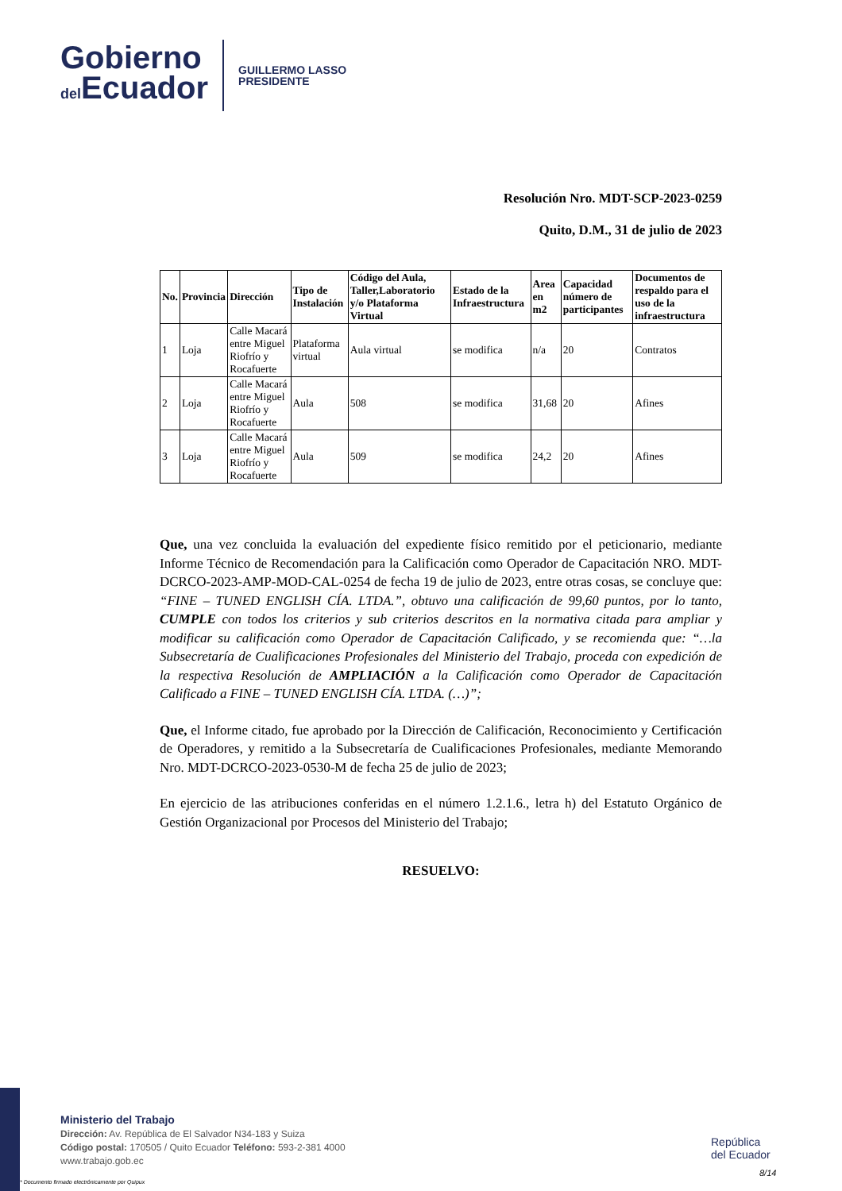Gobierno
del Ecuador
GUILLERMO LASSO
PRESIDENTE
Resolución Nro. MDT-SCP-2023-0259
Quito, D.M., 31 de julio de 2023
| No. | Provincia | Dirección | Tipo de Instalación | Código del Aula, Taller,Laboratorio y/o Plataforma Virtual | Estado de la Infraestructura | Area en m2 | Capacidad número de participantes | Documentos de respaldo para el uso de la infraestructura |
| --- | --- | --- | --- | --- | --- | --- | --- | --- |
| 1 | Loja | Calle Macará entre Miguel Riofrío y Rocafuerte | Plataforma virtual | Aula virtual | se modifica | n/a | 20 | Contratos |
| 2 | Loja | Calle Macará entre Miguel Riofrío y Rocafuerte | Aula | 508 | se modifica | 31,68 | 20 | Afines |
| 3 | Loja | Calle Macará entre Miguel Riofrío y Rocafuerte | Aula | 509 | se modifica | 24,2 | 20 | Afines |
Que, una vez concluida la evaluación del expediente físico remitido por el peticionario, mediante Informe Técnico de Recomendación para la Calificación como Operador de Capacitación NRO. MDT-DCRCO-2023-AMP-MOD-CAL-0254 de fecha 19 de julio de 2023, entre otras cosas, se concluye que: “FINE – TUNED ENGLISH CÍA. LTDA.”, obtuvo una calificación de 99,60 puntos, por lo tanto, CUMPLE con todos los criterios y sub criterios descritos en la normativa citada para ampliar y modificar su calificación como Operador de Capacitación Calificado, y se recomienda que: “…la Subsecretaría de Cualificaciones Profesionales del Ministerio del Trabajo, proceda con expedición de la respectiva Resolución de AMPLIACIÓN a la Calificación como Operador de Capacitación Calificado a FINE – TUNED ENGLISH CÍA. LTDA. (…)”;
Que, el Informe citado, fue aprobado por la Dirección de Calificación, Reconocimiento y Certificación de Operadores, y remitido a la Subsecretaría de Cualificaciones Profesionales, mediante Memorando Nro. MDT-DCRCO-2023-0530-M de fecha 25 de julio de 2023;
En ejercicio de las atribuciones conferidas en el número 1.2.1.6., letra h) del Estatuto Orgánico de Gestión Organizacional por Procesos del Ministerio del Trabajo;
RESUELVO:
Ministerio del Trabajo
Dirección: Av. República de El Salvador N34-183 y Suiza
Código postal: 170505 / Quito Ecuador Teléfono: 593-2-381 4000
www.trabajo.gob.ec
República
del Ecuador
8/14
* Documento firmado electrónicamente por Quipux